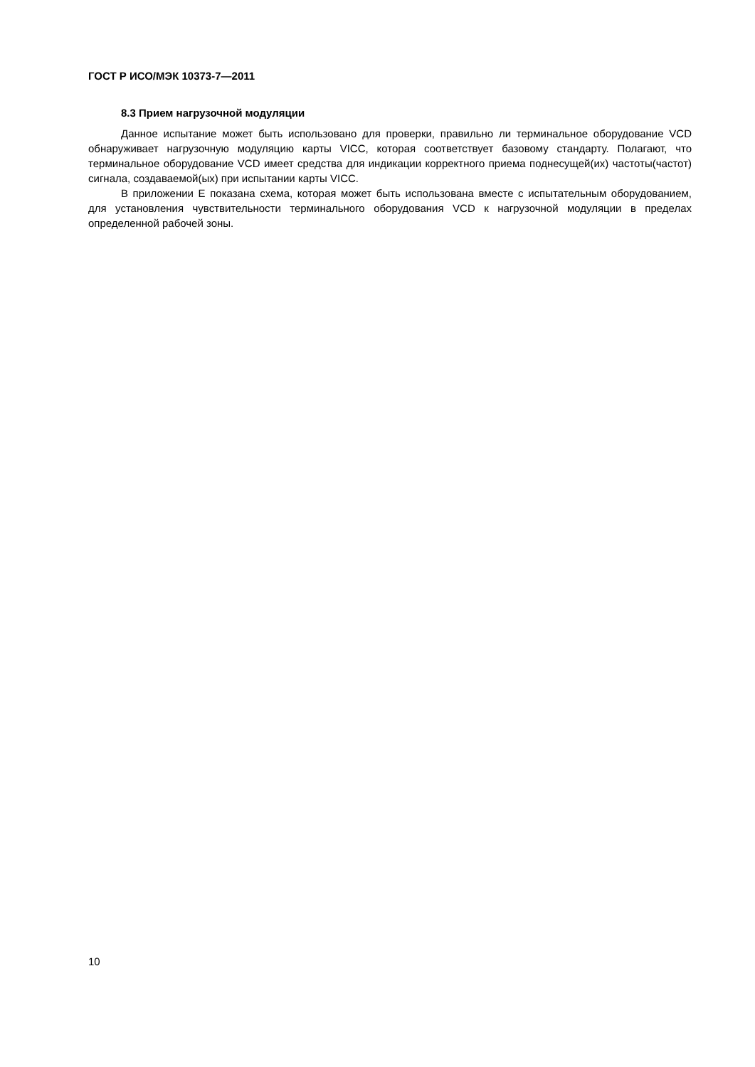ГОСТ Р ИСО/МЭК 10373-7—2011
8.3 Прием нагрузочной модуляции
Данное испытание может быть использовано для проверки, правильно ли терминальное оборудование VCD обнаруживает нагрузочную модуляцию карты VICC, которая соответствует базовому стандарту. Полагают, что терминальное оборудование VCD имеет средства для индикации корректного приема поднесущей(их) частоты(частот) сигнала, создаваемой(ых) при испытании карты VICC.
В приложении Е показана схема, которая может быть использована вместе с испытательным оборудованием, для установления чувствительности терминального оборудования VCD к нагрузочной модуляции в пределах определенной рабочей зоны.
10